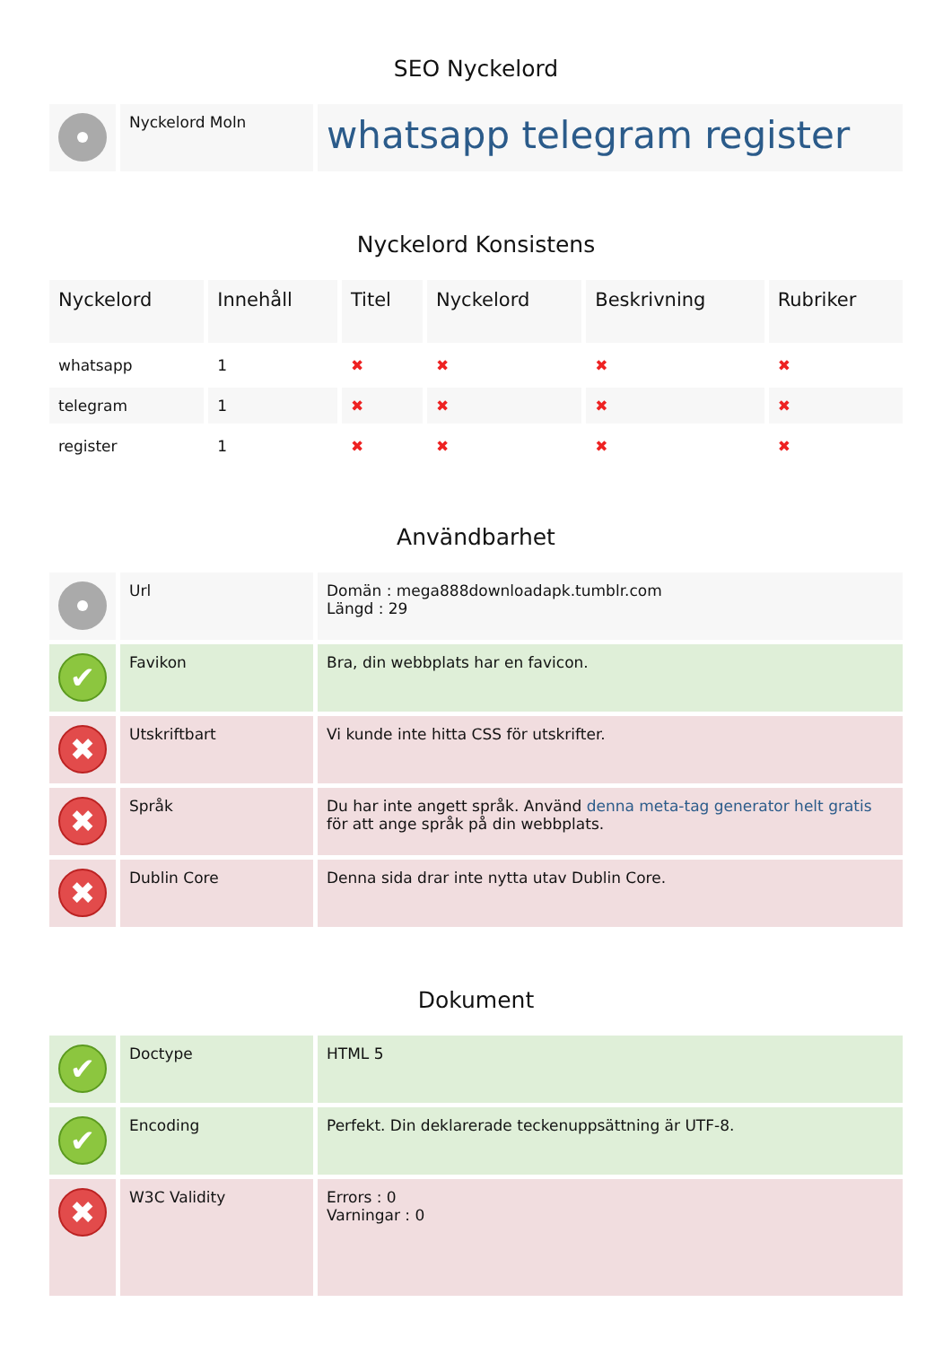SEO Nyckelord
| | Nyckelord Moln | whatsapp telegram register |
Nyckelord Konsistens
| Nyckelord | Innehåll | Titel | Nyckelord | Beskrivning | Rubriker |
| --- | --- | --- | --- | --- | --- |
| whatsapp | 1 | ✖ | ✖ | ✖ | ✖ |
| telegram | 1 | ✖ | ✖ | ✖ | ✖ |
| register | 1 | ✖ | ✖ | ✖ | ✖ |
Användbarhet
| | Url | Domän : mega888downloadapk.tumblr.com Längd : 29 |
| ✔ | Favikon | Bra, din webbplats har en favicon. |
| ✖ | Utskriftbart | Vi kunde inte hitta CSS för utskrifter. |
| ✖ | Språk | Du har inte angett språk. Använd denna meta-tag generator helt gratis för att ange språk på din webbplats. |
| ✖ | Dublin Core | Denna sida drar inte nytta utav Dublin Core. |
Dokument
| ✔ | Doctype | HTML 5 |
| ✔ | Encoding | Perfekt. Din deklarerade teckenuppsättning är UTF-8. |
| ✖ | W3C Validity | Errors : 0 Varningar : 0 |